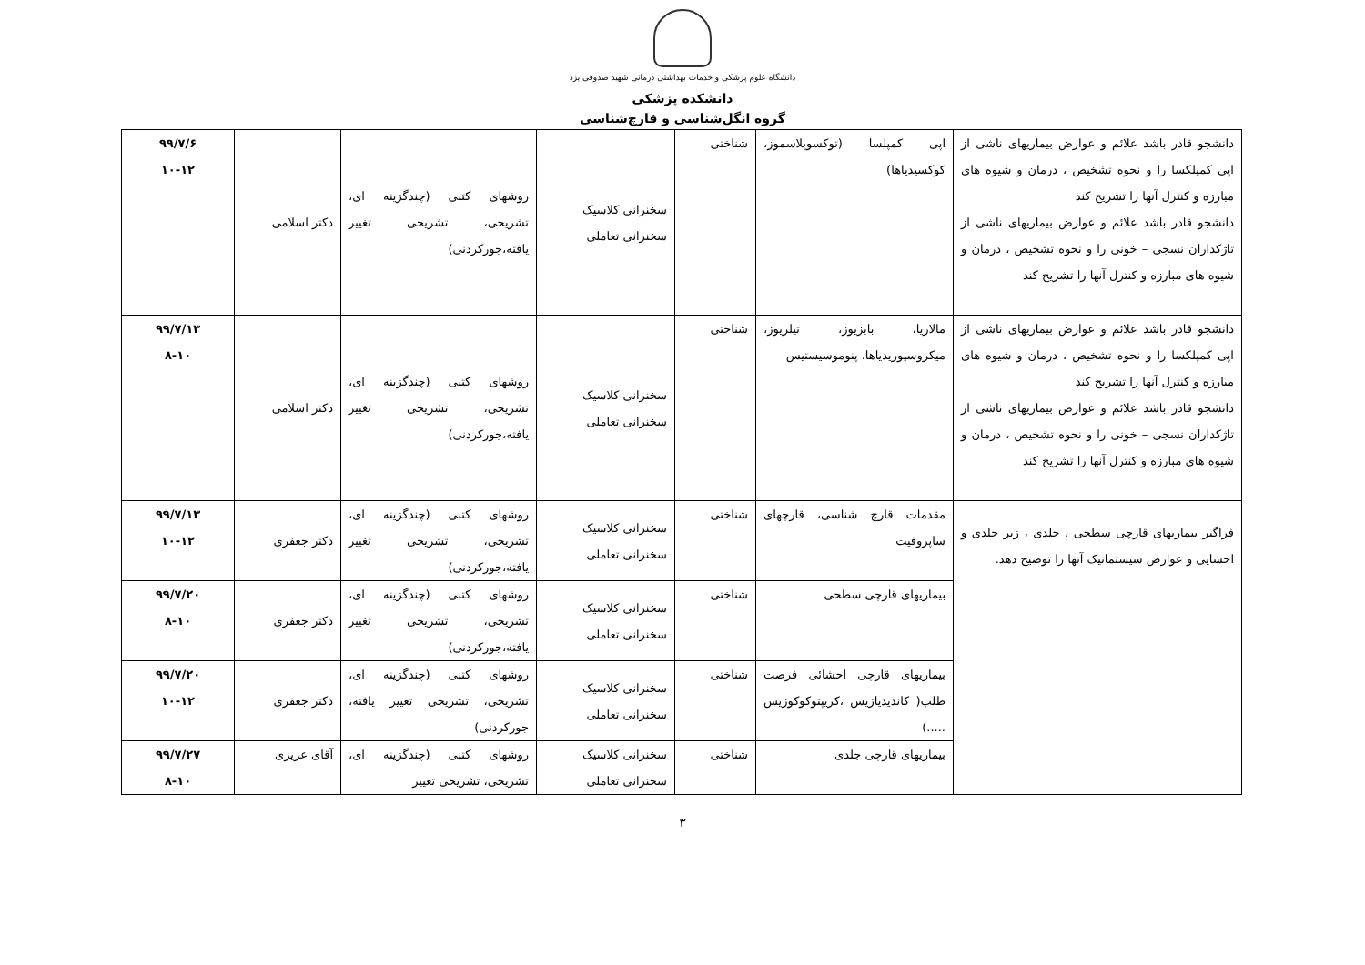دانشگاه علوم پزشکی و خدمات بهداشتی درمانی شهید صدوقی یزد
دانشکده پزشکی
گروه انگل‌شناسی و قارچ‌شناسی
| دانشجو قادر باشد علائم و عوارض بیماریهای ناشی از اپی کمپلکسا را و نحوه تشخیص ، درمان و شیوه های مبارزه و کنترل آنها را تشریح کند دانشجو قادر باشد علائم و عوارض بیماریهای ناشی از تاژکداران نسجی – خونی را و نحوه تشخیص ، درمان و شیوه های مبارزه و کنترل آنها را تشریح کند | اپی کمپلسا (توکسوپلاسموز، کوکسیدیاها) | شناختی | سخنرانی کلاسیک سخنرانی تعاملی | روشهای کتبی (چندگزینه ای، تشریحی، تشریحی تغییر یافته،جورکردنی) | دکتر اسلامی | ۹۹/۷/۶ ۱۰-۱۲ |
| دانشجو قادر باشد علائم و عوارض بیماریهای ناشی از اپی کمپلکسا را و نحوه تشخیص ، درمان و شیوه های مبارزه و کنترل آنها را تشریح کند دانشجو قادر باشد علائم و عوارض بیماریهای ناشی از تاژکداران نسجی – خونی را و نحوه تشخیص ، درمان و شیوه های مبارزه و کنترل آنها را تشریح کند | مالاریا، بابزیوز، تیلریوز، میکروسپوریدیاها، پنوموسیستیس | شناختی | سخنرانی کلاسیک سخنرانی تعاملی | روشهای کتبی (چندگزینه ای، تشریحی، تشریحی تغییر یافته،جورکردنی) | دکتر اسلامی | ۹۹/۷/۱۳ ۸-۱۰ |
| فراگیر بیماریهای قارچی سطحی ، جلدی ، زیر جلدی و احشایی و عوارض سیستماتیک آنها را توضیح دهد. | مقدمات قارچ شناسی، قارچهای ساپروفیت | شناختی | سخنرانی کلاسیک سخنرانی تعاملی | روشهای کتبی (چندگزینه ای، تشریحی، تشریحی تغییر یافته،جورکردنی) | دکتر جعفری | ۹۹/۷/۱۳ ۱۰-۱۲ |
| | بیماریهای قارچی سطحی | شناختی | سخنرانی کلاسیک سخنرانی تعاملی | روشهای کتبی (چندگزینه ای، تشریحی، تشریحی تغییر یافته،جورکردنی) | دکتر جعفری | ۹۹/۷/۲۰ ۸-۱۰ |
| | بیماریهای قارچی احشائی فرصت طلب( کاندیدیازیس ،کریپتوکوکوزیس .....) | شناختی | سخنرانی کلاسیک سخنرانی تعاملی | روشهای کتبی (چندگزینه ای، تشریحی، تشریحی تغییر یافته، جورکردنی) | دکتر جعفری | ۹۹/۷/۲۰ ۱۰-۱۲ |
| | بیماریهای قارچی جلدی | شناختی | سخنرانی کلاسیک سخنرانی تعاملی | روشهای کتبی (چندگزینه ای، تشریحی، تشریحی تغییر | آقای عزیزی | ۹۹/۷/۲۷ ۸-۱۰ |
۳